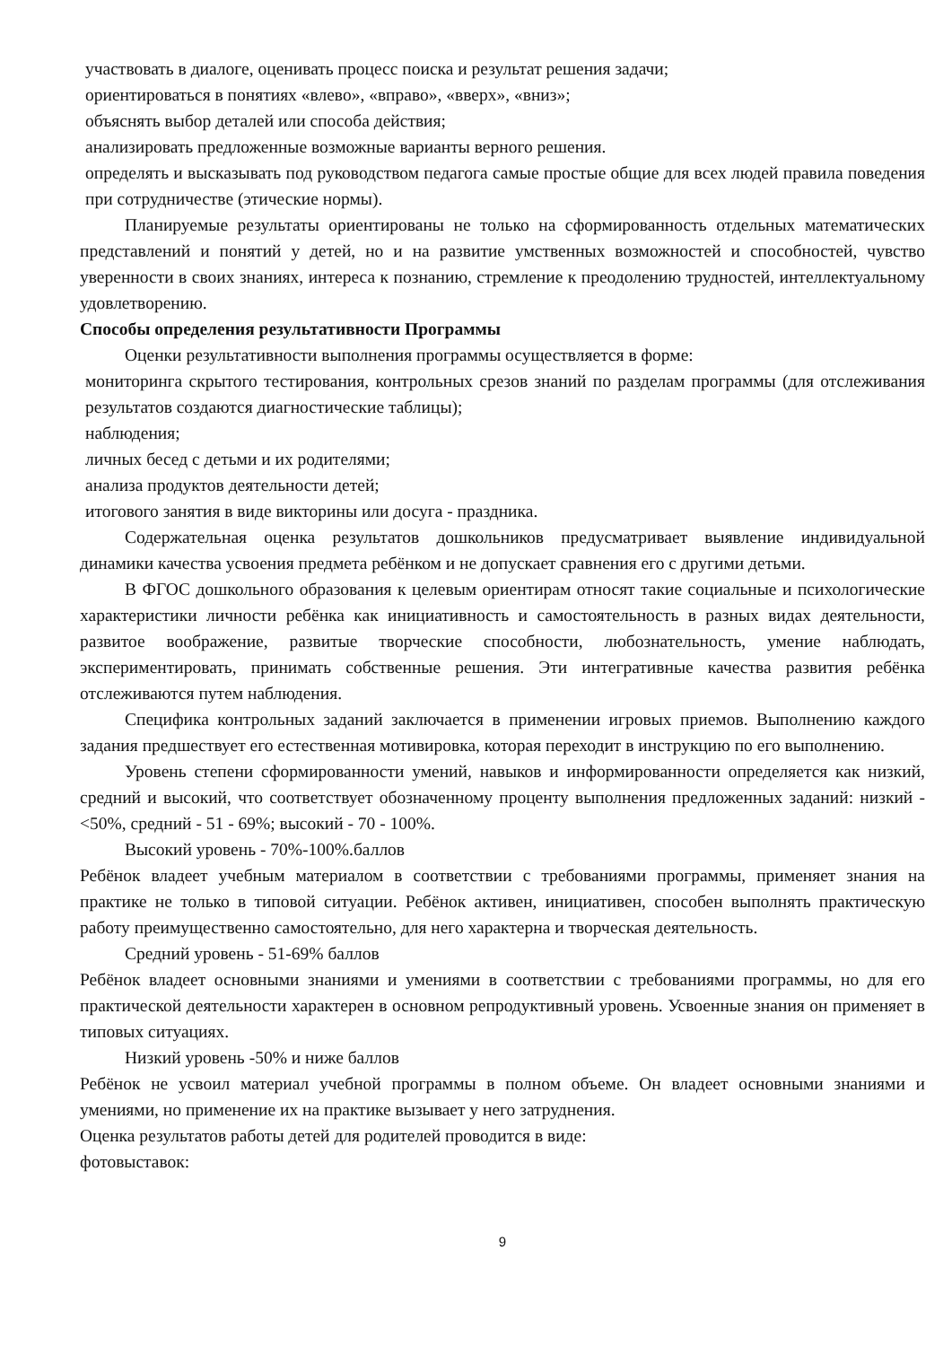участвовать в диалоге, оценивать процесс поиска и результат решения задачи;
ориентироваться в понятиях «влево», «вправо», «вверх», «вниз»;
объяснять выбор деталей или способа действия;
анализировать предложенные возможные варианты верного решения.
определять и высказывать под руководством педагога самые простые общие для всех людей правила поведения при сотрудничестве (этические нормы).
Планируемые результаты ориентированы не только на сформированность отдельных математических представлений и понятий у детей, но и на развитие умственных возможностей и способностей, чувство уверенности в своих знаниях, интереса к познанию, стремление к преодолению трудностей, интеллектуальному удовлетворению.
Способы определения результативности Программы
Оценки результативности выполнения программы осуществляется в форме:
мониторинга скрытого тестирования, контрольных срезов знаний по разделам программы (для отслеживания результатов создаются диагностические таблицы);
наблюдения;
личных бесед с детьми и их родителями;
анализа продуктов деятельности детей;
итогового занятия в виде викторины или досуга - праздника.
Содержательная оценка результатов дошкольников предусматривает выявление индивидуальной динамики качества усвоения предмета ребёнком и не допускает сравнения его с другими детьми.
В ФГОС дошкольного образования к целевым ориентирам относят такие социальные и психологические характеристики личности ребёнка как инициативность и самостоятельность в разных видах деятельности, развитое воображение, развитые творческие способности, любознательность, умение наблюдать, экспериментировать, принимать собственные решения. Эти интегративные качества развития ребёнка отслеживаются путем наблюдения.
Специфика контрольных заданий заключается в применении игровых приемов. Выполнению каждого задания предшествует его естественная мотивировка, которая переходит в инструкцию по его выполнению.
Уровень степени сформированности умений, навыков и информированности определяется как низкий, средний и высокий, что соответствует обозначенному проценту выполнения предложенных заданий: низкий - <50%, средний - 51 - 69%; высокий - 70 - 100%.
Высокий уровень - 70%-100%.баллов
Ребёнок владеет учебным материалом в соответствии с требованиями программы, применяет знания на практике не только в типовой ситуации. Ребёнок активен, инициативен, способен выполнять практическую работу преимущественно самостоятельно, для него характерна и творческая деятельность.
Средний уровень - 51-69% баллов
Ребёнок владеет основными знаниями и умениями в соответствии с требованиями программы, но для его практической деятельности характерен в основном репродуктивный уровень. Усвоенные знания он применяет в типовых ситуациях.
Низкий уровень -50% и ниже баллов
Ребёнок не усвоил материал учебной программы в полном объеме. Он владеет основными знаниями и умениями, но применение их на практике вызывает у него затруднения.
Оценка результатов работы детей для родителей проводится в виде:
фотовыставок:
9